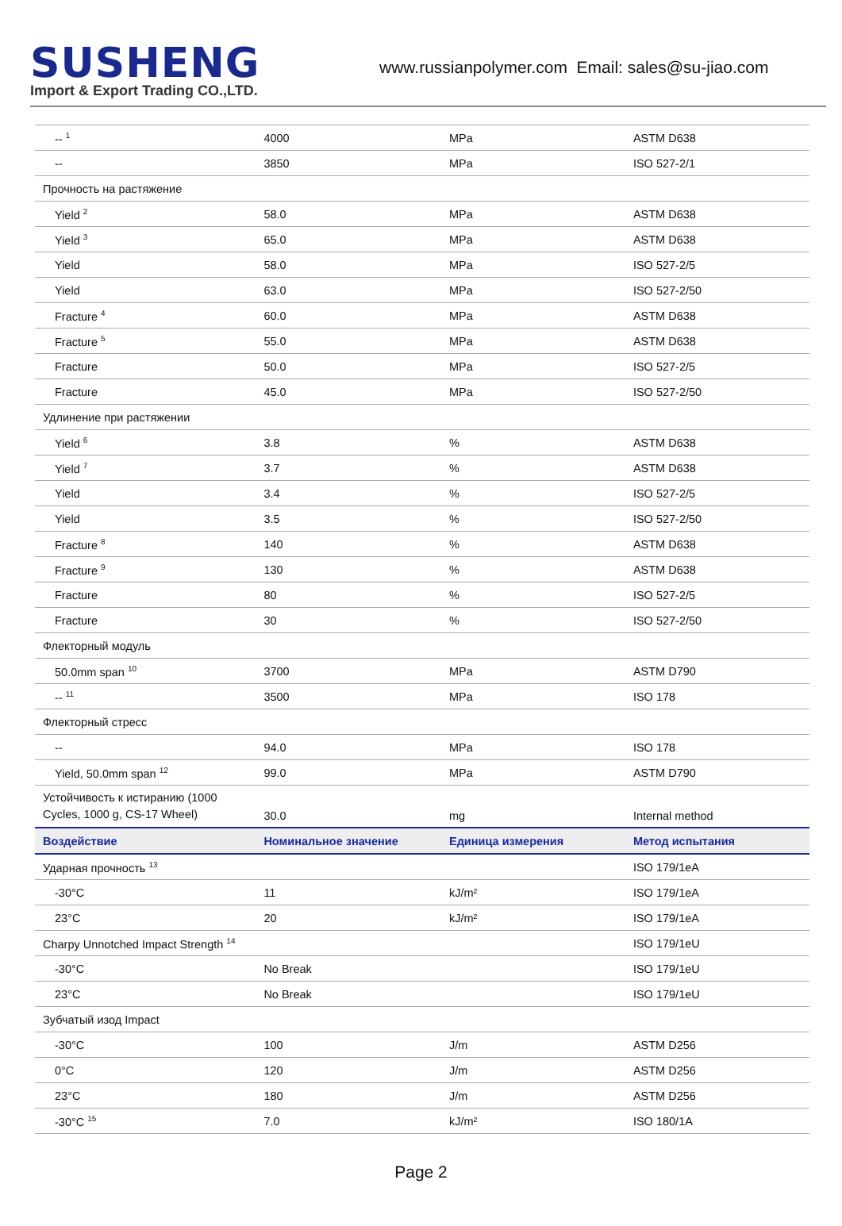SUSHENG
Import & Export Trading CO.,LTD.
www.russianpolymer.com Email: sales@su-jiao.com
| -- <sup>1</sup> | 4000 | MPa | ASTM D638 |
| -- | 3850 | MPa | ISO 527-2/1 |
| Прочность на растяжение | | | |
| Yield <sup>2</sup> | 58.0 | MPa | ASTM D638 |
| Yield <sup>3</sup> | 65.0 | MPa | ASTM D638 |
| Yield | 58.0 | MPa | ISO 527-2/5 |
| Yield | 63.0 | MPa | ISO 527-2/50 |
| Fracture <sup>4</sup> | 60.0 | MPa | ASTM D638 |
| Fracture <sup>5</sup> | 55.0 | MPa | ASTM D638 |
| Fracture | 50.0 | MPa | ISO 527-2/5 |
| Fracture | 45.0 | MPa | ISO 527-2/50 |
| Удлинение при растяжении | | | |
| Yield <sup>6</sup> | 3.8 | % | ASTM D638 |
| Yield <sup>7</sup> | 3.7 | % | ASTM D638 |
| Yield | 3.4 | % | ISO 527-2/5 |
| Yield | 3.5 | % | ISO 527-2/50 |
| Fracture <sup>8</sup> | 140 | % | ASTM D638 |
| Fracture <sup>9</sup> | 130 | % | ASTM D638 |
| Fracture | 80 | % | ISO 527-2/5 |
| Fracture | 30 | % | ISO 527-2/50 |
| Флекторный модуль | | | |
| 50.0mm span <sup>10</sup> | 3700 | MPa | ASTM D790 |
| -- <sup>11</sup> | 3500 | MPa | ISO 178 |
| Флекторный стресс | | | |
| -- | 94.0 | MPa | ISO 178 |
| Yield, 50.0mm span <sup>12</sup> | 99.0 | MPa | ASTM D790 |
| Устойчивость к истиранию (1000 Cycles, 1000 g, CS-17 Wheel) | 30.0 | mg | Internal method |
| Воздействие | Номинальное значение | Единица измерения | Метод испытания |
| Ударная прочность <sup>13</sup> | | | ISO 179/1eA |
| -30°C | 11 | kJ/m² | ISO 179/1eA |
| 23°C | 20 | kJ/m² | ISO 179/1eA |
| Charpy Unnotched Impact Strength <sup>14</sup> | | | ISO 179/1eU |
| -30°C | No Break | | ISO 179/1eU |
| 23°C | No Break | | ISO 179/1eU |
| Зубчатый изод Impact | | | |
| -30°C | 100 | J/m | ASTM D256 |
| 0°C | 120 | J/m | ASTM D256 |
| 23°C | 180 | J/m | ASTM D256 |
| -30°C <sup>15</sup> | 7.0 | kJ/m² | ISO 180/1A |
Page 2